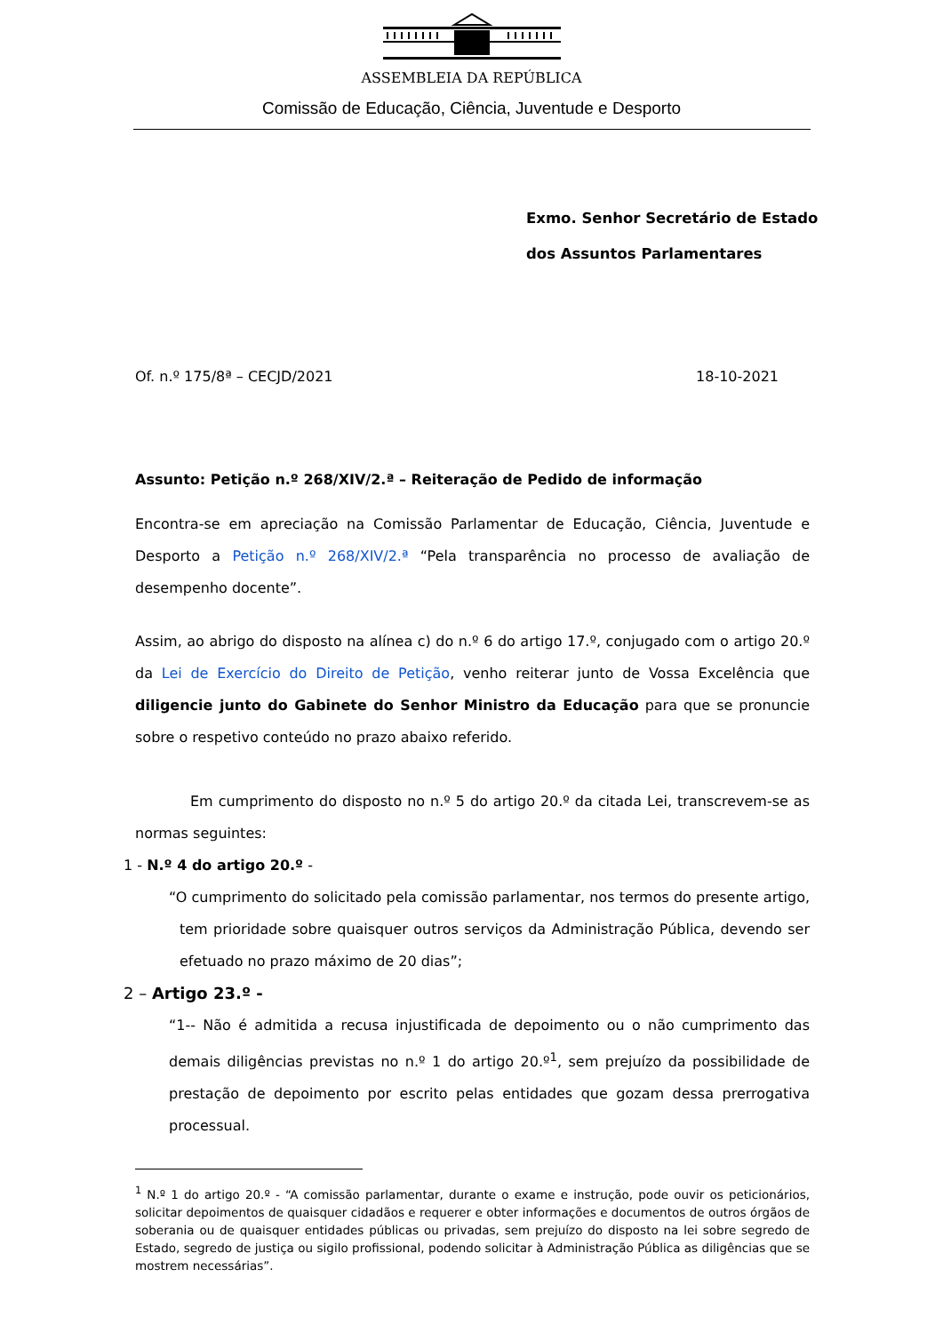ASSEMBLEIA DA REPÚBLICA
Comissão de Educação, Ciência, Juventude e Desporto
Exmo. Senhor Secretário de Estado
dos Assuntos Parlamentares
Of. n.º 175/8ª – CECJD/2021 18-10-2021
Assunto: Petição n.º 268/XIV/2.ª – Reiteração de Pedido de informação
Encontra-se em apreciação na Comissão Parlamentar de Educação, Ciência, Juventude e Desporto a Petição n.º 268/XIV/2.ª “Pela transparência no processo de avaliação de desempenho docente”.
Assim, ao abrigo do disposto na alínea c) do n.º 6 do artigo 17.º, conjugado com o artigo 20.º da Lei de Exercício do Direito de Petição, venho reiterar junto de Vossa Excelência que diligencie junto do Gabinete do Senhor Ministro da Educação para que se pronuncie sobre o respetivo conteúdo no prazo abaixo referido.
Em cumprimento do disposto no n.º 5 do artigo 20.º da citada Lei, transcrevem-se as normas seguintes:
1 - N.º 4 do artigo 20.º -
“O cumprimento do solicitado pela comissão parlamentar, nos termos do presente artigo, tem prioridade sobre quaisquer outros serviços da Administração Pública, devendo ser efetuado no prazo máximo de 20 dias”;
2 – Artigo 23.º -
“1-- Não é admitida a recusa injustificada de depoimento ou o não cumprimento das demais diligências previstas no n.º 1 do artigo 20.º<sup>1</sup>, sem prejuízo da possibilidade de prestação de depoimento por escrito pelas entidades que gozam dessa prerrogativa processual.
<sup>1</sup> N.º 1 do artigo 20.º - “A comissão parlamentar, durante o exame e instrução, pode ouvir os peticionários, solicitar depoimentos de quaisquer cidadãos e requerer e obter informações e documentos de outros órgãos de soberania ou de quaisquer entidades públicas ou privadas, sem prejuízo do disposto na lei sobre segredo de Estado, segredo de justiça ou sigilo profissional, podendo solicitar à Administração Pública as diligências que se mostrem necessárias”.